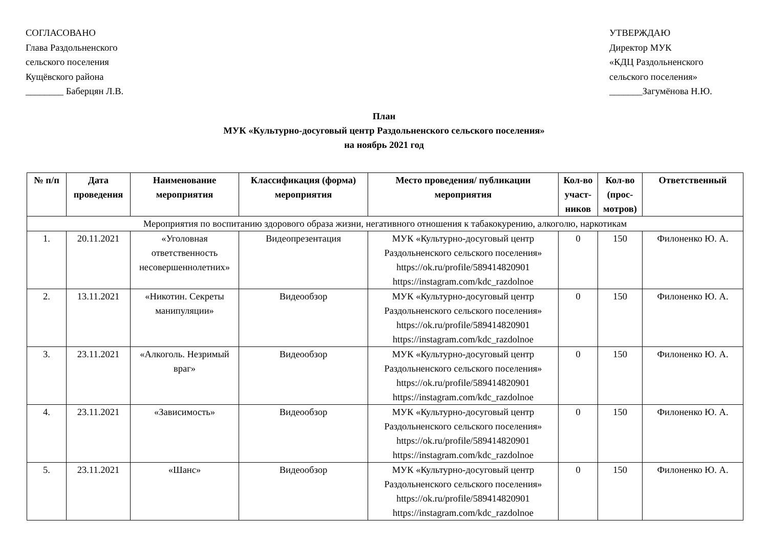СОГЛАСОВАНО
Глава Раздольненского
сельского поселения
Кущёвского района
________ Баберцян Л.В.
УТВЕРЖДАЮ
Директор МУК
«КДЦ Раздольненского
сельского поселения»
_______Загумёнова Н.Ю.
План
МУК «Культурно-досуговый центр Раздольненского сельского поселения»
на ноябрь 2021 год
| № п/п | Дата проведения | Наименование мероприятия | Классификация (форма) мероприятия | Место проведения/ публикации мероприятия | Кол-во участ-ников | Кол-во (прос-мотров) | Ответственный |
| --- | --- | --- | --- | --- | --- | --- | --- |
| Мероприятия по воспитанию здорового образа жизни, негативного отношения к табакокурению, алкоголю, наркотикам | | | | | | | |
| 1. | 20.11.2021 | «Уголовная ответственность несовершеннолетних» | Видеопрезентация | МУК «Культурно-досуговый центр Раздольненского сельского поселения» https://ok.ru/profile/589414820901 https://instagram.com/kdc_razdolnoe | 0 | 150 | Филоненко Ю. А. |
| 2. | 13.11.2021 | «Никотин. Секреты манипуляции» | Видеообзор | МУК «Культурно-досуговый центр Раздольненского сельского поселения» https://ok.ru/profile/589414820901 https://instagram.com/kdc_razdolnoe | 0 | 150 | Филоненко Ю. А. |
| 3. | 23.11.2021 | «Алкоголь. Незримый враг» | Видеообзор | МУК «Культурно-досуговый центр Раздольненского сельского поселения» https://ok.ru/profile/589414820901 https://instagram.com/kdc_razdolnoe | 0 | 150 | Филоненко Ю. А. |
| 4. | 23.11.2021 | «Зависимость» | Видеообзор | МУК «Культурно-досуговый центр Раздольненского сельского поселения» https://ok.ru/profile/589414820901 https://instagram.com/kdc_razdolnoe | 0 | 150 | Филоненко Ю. А. |
| 5. | 23.11.2021 | «Шанс» | Видеообзор | МУК «Культурно-досуговый центр Раздольненского сельского поселения» https://ok.ru/profile/589414820901 https://instagram.com/kdc_razdolnoe | 0 | 150 | Филоненко Ю. А. |